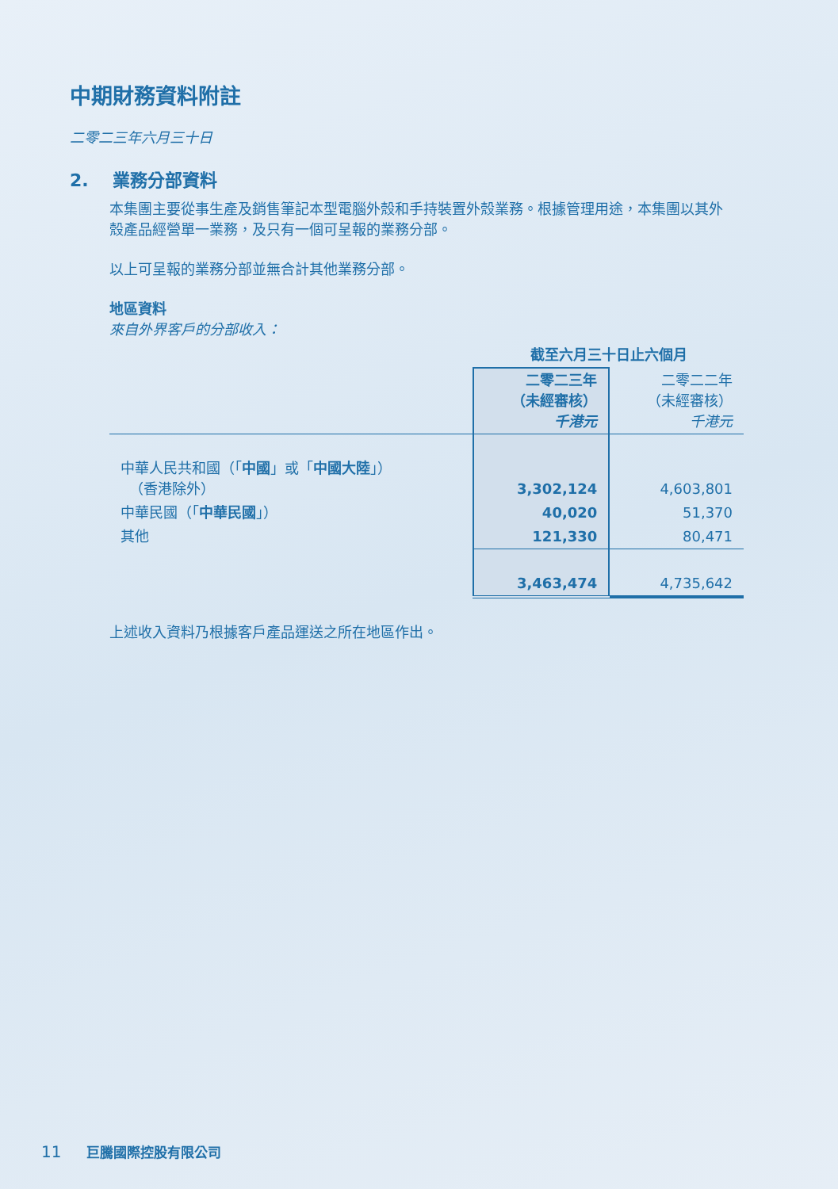中期財務資料附註
二零二三年六月三十日
2. 業務分部資料
本集團主要從事生產及銷售筆記本型電腦外殼和手持裝置外殼業務。根據管理用途，本集團以其外殼產品經營單一業務，及只有一個可呈報的業務分部。
以上可呈報的業務分部並無合計其他業務分部。
地區資料
來自外界客戶的分部收入：
| | 截至六月三十日止六個月 | |
| --- | --- | --- |
| | 二零二三年 （未經審核） 千港元 | 二零二二年 （未經審核） 千港元 |
| 中華人民共和國（「 中國 」或「 中國大陸 」） （香港除外） | 3,302,124 | 4,603,801 |
| 中華民國（「 中華民國 」） | 40,020 | 51,370 |
| 其他 | 121,330 | 80,471 |
| | 3,463,474 | 4,735,642 |
上述收入資料乃根據客戶產品運送之所在地區作出。
11 巨騰國際控股有限公司